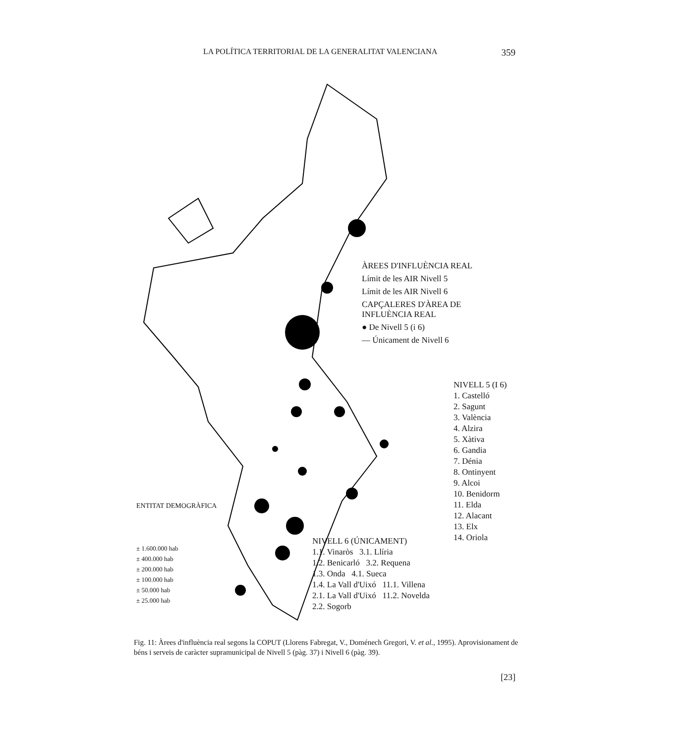LA POLÍTICA TERRITORIAL DE LA GENERALITAT VALENCIANA 359
ÀREES D'INFLUÈNCIA REAL
Límit de les AIR Nivell 5
Límit de les AIR Nivell 6
CAPÇALERES D'ÀREA DE INFLUÈNCIA REAL
● De Nivell 5 (i 6)
— Únicament de Nivell 6
NIVELL 5 (I 6)
1. Castelló
2. Sagunt
3. València
4. Alzira
5. Xàtiva
6. Gandia
7. Dénia
8. Ontinyent
9. Alcoi
10. Benidorm
11. Elda
12. Alacant
13. Elx
14. Oriola
ENTITAT DEMOGRÀFICA
± 1.600.000 hab
± 400.000 hab
± 200.000 hab
± 100.000 hab
± 50.000 hab
± 25.000 hab
NIVELL 6 (ÚNICAMENT)
1.1. Vinaròs 3.1. Llíria
1.2. Benicarló 3.2. Requena
1.3. Onda 4.1. Sueca
1.4. La Vall d'Uixó 11.1. Villena
2.1. La Vall d'Uixó 11.2. Novelda
2.2. Sogorb
Fig. 11: Àrees d'influència real segons la COPUT (Llorens Fabregat, V., Doménech Gregori, V. et al., 1995). Aprovisionament de béns i serveis de caràcter supramunicipal de Nivell 5 (pàg. 37) i Nivell 6 (pàg. 39).
[23]